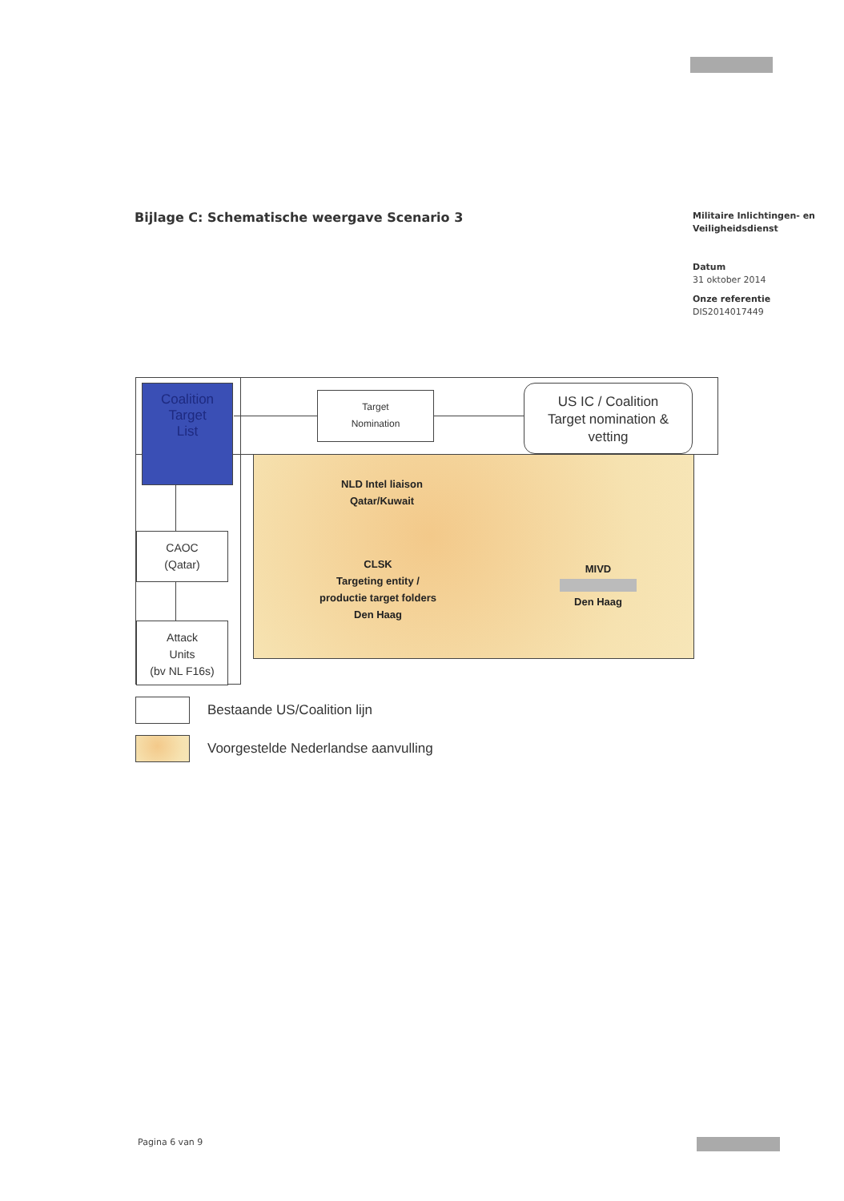Bijlage C: Schematische weergave Scenario 3
Militaire Inlichtingen- en
Veiligheidsdienst
Datum
31 oktober 2014
Onze referentie
DIS2014017449
Coalition
Target
List
Target
Nomination
US IC / Coalition
Target nomination &
vetting
NLD Intel liaison
Qatar/Kuwait
CLSK
Targeting entity /
productie target folders
Den Haag
MIVD
Den Haag
CAOC
(Qatar)
Attack
Units
(bv NL F16s)
Bestaande US/Coalition lijn
Voorgestelde Nederlandse aanvulling
Pagina 6 van 9